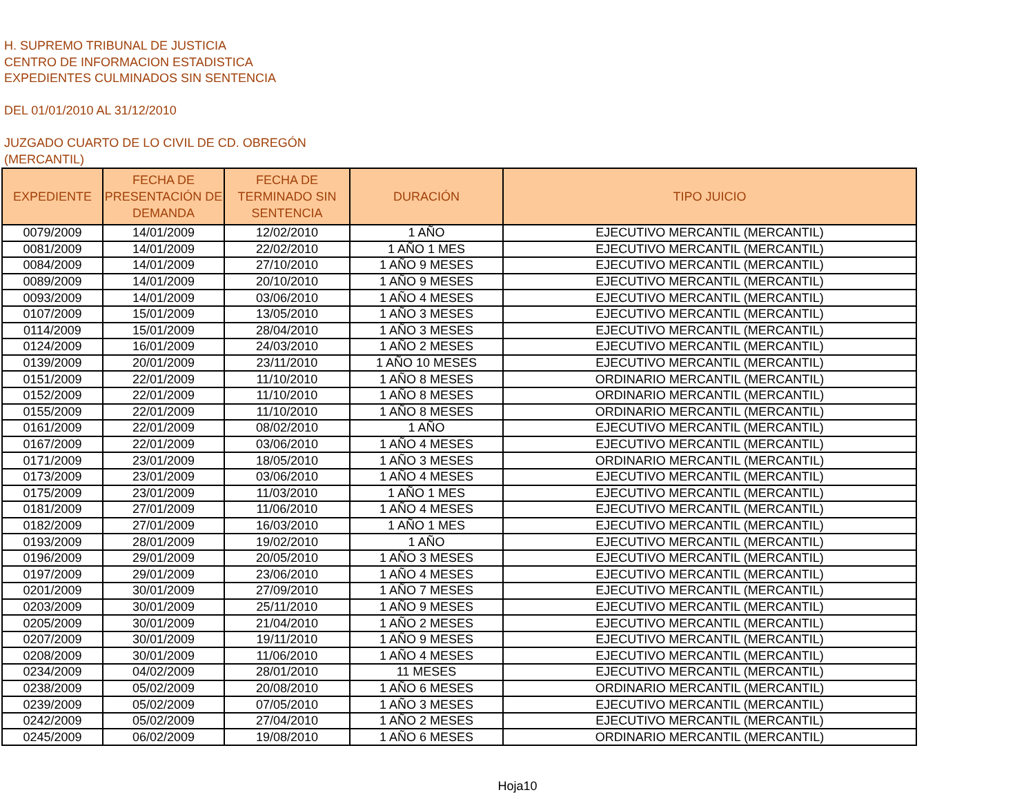H. SUPREMO TRIBUNAL DE JUSTICIA
CENTRO DE INFORMACION ESTADISTICA
EXPEDIENTES CULMINADOS SIN SENTENCIA
DEL 01/01/2010 AL 31/12/2010
JUZGADO CUARTO DE LO CIVIL DE CD. OBREGÓN
(MERCANTIL)
| EXPEDIENTE | FECHA DE PRESENTACIÓN DE DEMANDA | FECHA DE TERMINADO SIN SENTENCIA | DURACIÓN | TIPO JUICIO |
| --- | --- | --- | --- | --- |
| 0079/2009 | 14/01/2009 | 12/02/2010 | 1 AÑO | EJECUTIVO MERCANTIL (MERCANTIL) |
| 0081/2009 | 14/01/2009 | 22/02/2010 | 1 AÑO 1 MES | EJECUTIVO MERCANTIL (MERCANTIL) |
| 0084/2009 | 14/01/2009 | 27/10/2010 | 1 AÑO 9 MESES | EJECUTIVO MERCANTIL (MERCANTIL) |
| 0089/2009 | 14/01/2009 | 20/10/2010 | 1 AÑO 9 MESES | EJECUTIVO MERCANTIL (MERCANTIL) |
| 0093/2009 | 14/01/2009 | 03/06/2010 | 1 AÑO 4 MESES | EJECUTIVO MERCANTIL (MERCANTIL) |
| 0107/2009 | 15/01/2009 | 13/05/2010 | 1 AÑO 3 MESES | EJECUTIVO MERCANTIL (MERCANTIL) |
| 0114/2009 | 15/01/2009 | 28/04/2010 | 1 AÑO 3 MESES | EJECUTIVO MERCANTIL (MERCANTIL) |
| 0124/2009 | 16/01/2009 | 24/03/2010 | 1 AÑO 2 MESES | EJECUTIVO MERCANTIL (MERCANTIL) |
| 0139/2009 | 20/01/2009 | 23/11/2010 | 1 AÑO 10 MESES | EJECUTIVO MERCANTIL (MERCANTIL) |
| 0151/2009 | 22/01/2009 | 11/10/2010 | 1 AÑO 8 MESES | ORDINARIO MERCANTIL (MERCANTIL) |
| 0152/2009 | 22/01/2009 | 11/10/2010 | 1 AÑO 8 MESES | ORDINARIO MERCANTIL (MERCANTIL) |
| 0155/2009 | 22/01/2009 | 11/10/2010 | 1 AÑO 8 MESES | ORDINARIO MERCANTIL (MERCANTIL) |
| 0161/2009 | 22/01/2009 | 08/02/2010 | 1 AÑO | EJECUTIVO MERCANTIL (MERCANTIL) |
| 0167/2009 | 22/01/2009 | 03/06/2010 | 1 AÑO 4 MESES | EJECUTIVO MERCANTIL (MERCANTIL) |
| 0171/2009 | 23/01/2009 | 18/05/2010 | 1 AÑO 3 MESES | ORDINARIO MERCANTIL (MERCANTIL) |
| 0173/2009 | 23/01/2009 | 03/06/2010 | 1 AÑO 4 MESES | EJECUTIVO MERCANTIL (MERCANTIL) |
| 0175/2009 | 23/01/2009 | 11/03/2010 | 1 AÑO 1 MES | EJECUTIVO MERCANTIL (MERCANTIL) |
| 0181/2009 | 27/01/2009 | 11/06/2010 | 1 AÑO 4 MESES | EJECUTIVO MERCANTIL (MERCANTIL) |
| 0182/2009 | 27/01/2009 | 16/03/2010 | 1 AÑO 1 MES | EJECUTIVO MERCANTIL (MERCANTIL) |
| 0193/2009 | 28/01/2009 | 19/02/2010 | 1 AÑO | EJECUTIVO MERCANTIL (MERCANTIL) |
| 0196/2009 | 29/01/2009 | 20/05/2010 | 1 AÑO 3 MESES | EJECUTIVO MERCANTIL (MERCANTIL) |
| 0197/2009 | 29/01/2009 | 23/06/2010 | 1 AÑO 4 MESES | EJECUTIVO MERCANTIL (MERCANTIL) |
| 0201/2009 | 30/01/2009 | 27/09/2010 | 1 AÑO 7 MESES | EJECUTIVO MERCANTIL (MERCANTIL) |
| 0203/2009 | 30/01/2009 | 25/11/2010 | 1 AÑO 9 MESES | EJECUTIVO MERCANTIL (MERCANTIL) |
| 0205/2009 | 30/01/2009 | 21/04/2010 | 1 AÑO 2 MESES | EJECUTIVO MERCANTIL (MERCANTIL) |
| 0207/2009 | 30/01/2009 | 19/11/2010 | 1 AÑO 9 MESES | EJECUTIVO MERCANTIL (MERCANTIL) |
| 0208/2009 | 30/01/2009 | 11/06/2010 | 1 AÑO 4 MESES | EJECUTIVO MERCANTIL (MERCANTIL) |
| 0234/2009 | 04/02/2009 | 28/01/2010 | 11 MESES | EJECUTIVO MERCANTIL (MERCANTIL) |
| 0238/2009 | 05/02/2009 | 20/08/2010 | 1 AÑO 6 MESES | ORDINARIO MERCANTIL (MERCANTIL) |
| 0239/2009 | 05/02/2009 | 07/05/2010 | 1 AÑO 3 MESES | EJECUTIVO MERCANTIL (MERCANTIL) |
| 0242/2009 | 05/02/2009 | 27/04/2010 | 1 AÑO 2 MESES | EJECUTIVO MERCANTIL (MERCANTIL) |
| 0245/2009 | 06/02/2009 | 19/08/2010 | 1 AÑO 6 MESES | ORDINARIO MERCANTIL (MERCANTIL) |
Hoja10